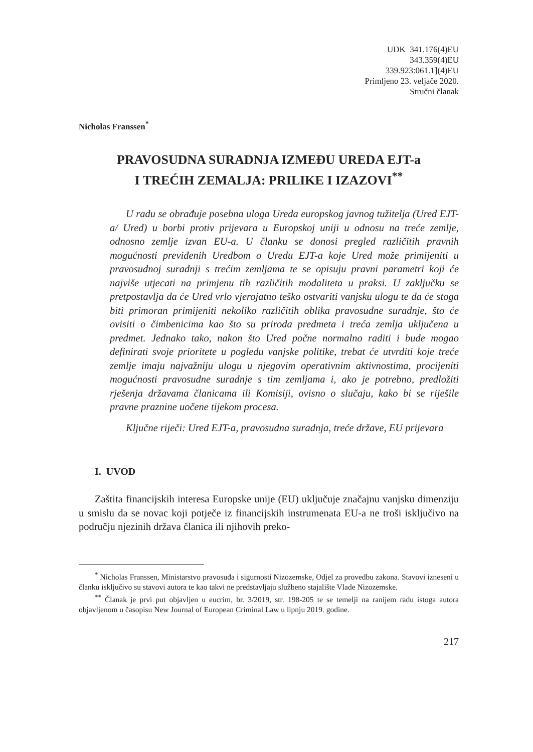UDK 341.176(4)EU
343.359(4)EU
339.923:061.1](4)EU
Primljeno 23. veljače 2020.
Stručni članak
Nicholas Franssen<sup>*</sup>
PRAVOSUDNA SURADNJA IZMEĐU UREDA EJT-a
I TREĆIH ZEMALJA: PRILIKE I IZAZOVI<sup>**</sup>
U radu se obrađuje posebna uloga Ureda europskog javnog tužitelja (Ured EJT-a/ Ured) u borbi protiv prijevara u Europskoj uniji u odnosu na treće zemlje, odnosno zemlje izvan EU-a. U članku se donosi pregled različitih pravnih mogućnosti previđenih Uredbom o Uredu EJT-a koje Ured može primijeniti u pravosudnoj suradnji s trećim zemljama te se opisuju pravni parametri koji će najviše utjecati na primjenu tih različitih modaliteta u praksi. U zaključku se pretpostavlja da će Ured vrlo vjerojatno teško ostvariti vanjsku ulogu te da će stoga biti primoran primijeniti nekoliko različitih oblika pravosudne suradnje, što će ovisiti o čimbenicima kao što su priroda predmeta i treća zemlja uključena u predmet. Jednako tako, nakon što Ured počne normalno raditi i bude mogao definirati svoje prioritete u pogledu vanjske politike, trebat će utvrditi koje treće zemlje imaju najvažniju ulogu u njegovim operativnim aktivnostima, procijeniti mogućnosti pravosudne suradnje s tim zemljama i, ako je potrebno, predložiti rješenja državama članicama ili Komisiji, ovisno o slučaju, kako bi se riješile pravne praznine uočene tijekom procesa.
Ključne riječi: Ured EJT-a, pravosudna suradnja, treće države, EU prijevara
I. UVOD
Zaštita financijskih interesa Europske unije (EU) uključuje značajnu vanjsku dimenziju u smislu da se novac koji potječe iz financijskih instrumenata EU-a ne troši isključivo na području njezinih država članica ili njihovih preko-
<sup>*</sup> Nicholas Franssen, Ministarstvo pravosuđa i sigurnosti Nizozemske, Odjel za provedbu zakona. Stavovi izneseni u članku isključivo su stavovi autora te kao takvi ne predstavljaju službeno stajalište Vlade Nizozemske.
<sup>**</sup> Članak je prvi put objavljen u eucrim, br. 3/2019, str. 198-205 te se temelji na ranijem radu istoga autora objavljenom u časopisu New Journal of European Criminal Law u lipnju 2019. godine.
217